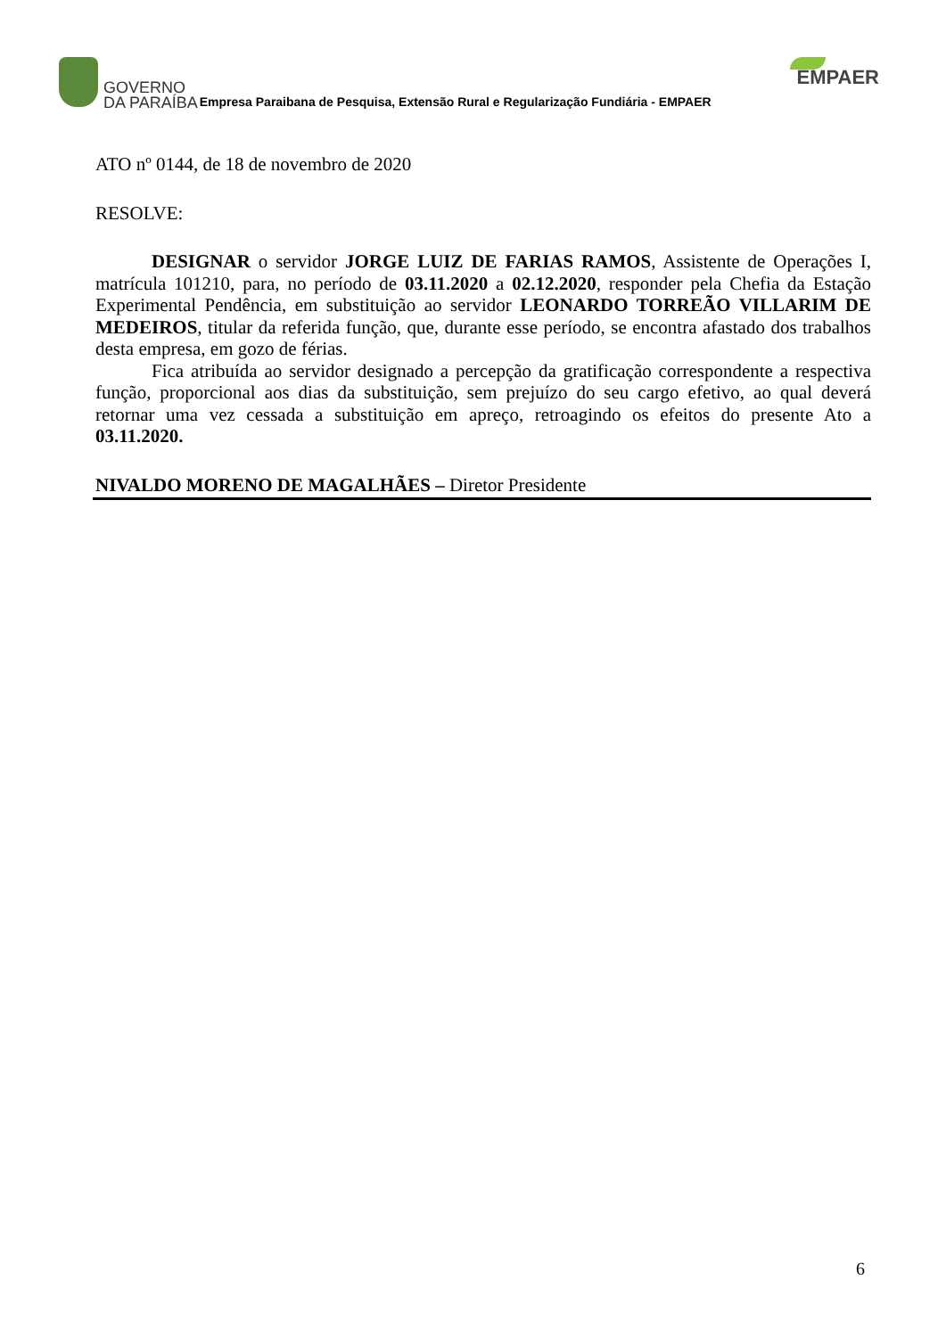GOVERNO
DA PARAÍBA
Empresa Paraibana de Pesquisa, Extensão Rural e Regularização Fundiária - EMPAER
EMPAER
ATO nº 0144, de 18 de novembro de 2020
RESOLVE:
DESIGNAR o servidor JORGE LUIZ DE FARIAS RAMOS, Assistente de Operações I, matrícula 101210, para, no período de 03.11.2020 a 02.12.2020, responder pela Chefia da Estação Experimental Pendência, em substituição ao servidor LEONARDO TORREÃO VILLARIM DE MEDEIROS, titular da referida função, que, durante esse período, se encontra afastado dos trabalhos desta empresa, em gozo de férias.
Fica atribuída ao servidor designado a percepção da gratificação correspondente a respectiva função, proporcional aos dias da substituição, sem prejuízo do seu cargo efetivo, ao qual deverá retornar uma vez cessada a substituição em apreço, retroagindo os efeitos do presente Ato a 03.11.2020.
NIVALDO MORENO DE MAGALHÃES – Diretor Presidente
6